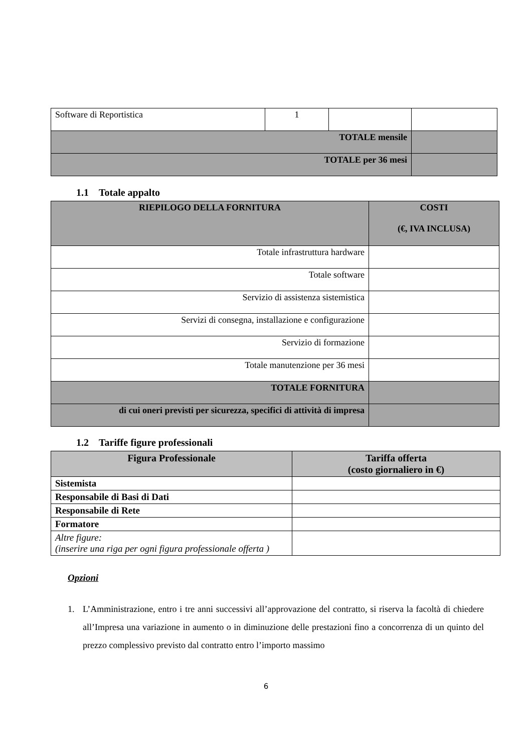| Software di Reportistica | 1 | | |
| TOTALE mensile | | | |
| TOTALE per 36 mesi | | | |
1.1 Totale appalto
| RIEPILOGO DELLA FORNITURA | COSTI (€, IVA INCLUSA) |
| --- | --- |
| Totale infrastruttura hardware | |
| Totale software | |
| Servizio di assistenza sistemistica | |
| Servizi di consegna, installazione e configurazione | |
| Servizio di formazione | |
| Totale manutenzione per 36 mesi | |
| TOTALE FORNITURA | |
| di cui oneri previsti per sicurezza, specifici di attività di impresa | |
1.2 Tariffe figure professionali
| Figura Professionale | Tariffa offerta (costo giornaliero in €) |
| --- | --- |
| Sistemista | |
| Responsabile di Basi di Dati | |
| Responsabile di Rete | |
| Formatore | |
| Altre figure: (inserire una riga per ogni figura professionale offerta ) | |
Opzioni
1. L’Amministrazione, entro i tre anni successivi all’approvazione del contratto, si riserva la facoltà di chiedere all’Impresa una variazione in aumento o in diminuzione delle prestazioni fino a concorrenza di un quinto del prezzo complessivo previsto dal contratto entro l’importo massimo
6